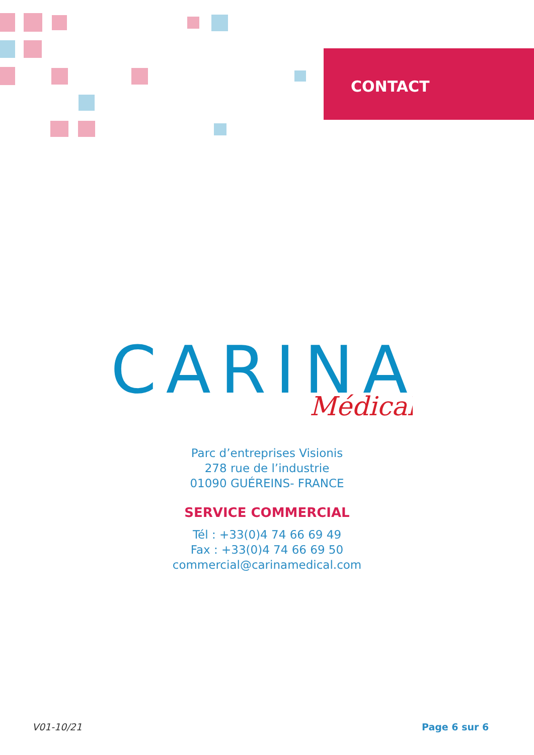CONTACT
CARINA
Médical
Parc d’entreprises Visionis
278 rue de l’industrie
01090 GUÉREINS- FRANCE
SERVICE COMMERCIAL
Tél : +33(0)4 74 66 69 49
Fax : +33(0)4 74 66 69 50
commercial@carinamedical.com
V01-10/21 Page 6 sur 6